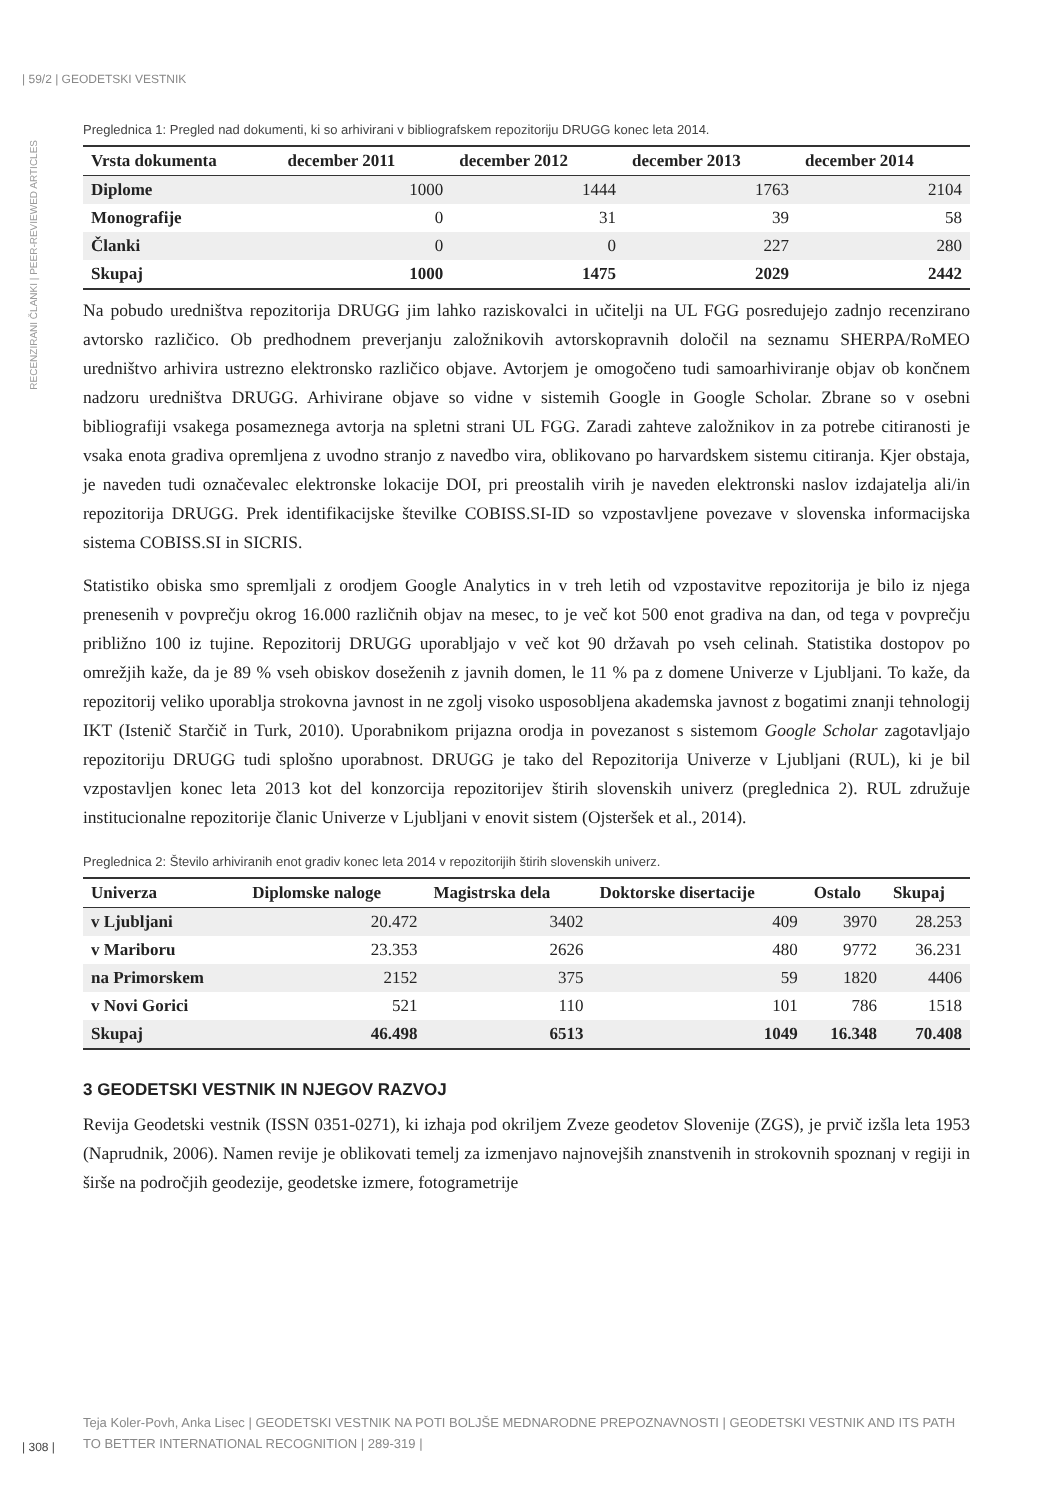| 59/2 | GEODETSKI VESTNIK
RECENZIRANI ČLANKI | PEER-REVIEWED ARTICLES
Preglednica 1: Pregled nad dokumenti, ki so arhivirani v bibliografskem repozitoriju DRUGG konec leta 2014.
| Vrsta dokumenta | december 2011 | december 2012 | december 2013 | december 2014 |
| --- | --- | --- | --- | --- |
| Diplome | 1000 | 1444 | 1763 | 2104 |
| Monografije | 0 | 31 | 39 | 58 |
| Članki | 0 | 0 | 227 | 280 |
| Skupaj | 1000 | 1475 | 2029 | 2442 |
Na pobudo uredništva repozitorija DRUGG jim lahko raziskovalci in učitelji na UL FGG posredujejo zadnjo recenzirano avtorsko različico. Ob predhodnem preverjanju založnikovih avtorskopravnih določil na seznamu SHERPA/RoMEO uredništvo arhivira ustrezno elektronsko različico objave. Avtorjem je omogočeno tudi samoarhiviranje objav ob končnem nadzoru uredništva DRUGG. Arhivirane objave so vidne v sistemih Google in Google Scholar. Zbrane so v osebni bibliografiji vsakega posameznega avtorja na spletni strani UL FGG. Zaradi zahteve založnikov in za potrebe citiranosti je vsaka enota gradiva opremljena z uvodno stranjo z navedbo vira, oblikovano po harvardskem sistemu citiranja. Kjer obstaja, je naveden tudi označevalec elektronske lokacije DOI, pri preostalih virih je naveden elektronski naslov izdajatelja ali/in repozitorija DRUGG. Prek identifikacijske številke COBISS.SI-ID so vzpostavljene povezave v slovenska informacijska sistema COBISS.SI in SICRIS.
Statistiko obiska smo spremljali z orodjem Google Analytics in v treh letih od vzpostavitve repozitorija je bilo iz njega prenesenih v povprečju okrog 16.000 različnih objav na mesec, to je več kot 500 enot gradiva na dan, od tega v povprečju približno 100 iz tujine. Repozitorij DRUGG uporabljajo v več kot 90 državah po vseh celinah. Statistika dostopov po omrežjih kaže, da je 89 % vseh obiskov doseženih z javnih domen, le 11 % pa z domene Univerze v Ljubljani. To kaže, da repozitorij veliko uporablja strokovna javnost in ne zgolj visoko usposobljena akademska javnost z bogatimi znanji tehnologij IKT (Istenič Starčič in Turk, 2010). Uporabnikom prijazna orodja in povezanost s sistemom Google Scholar zagotavljajo repozitoriju DRUGG tudi splošno uporabnost. DRUGG je tako del Repozitorija Univerze v Ljubljani (RUL), ki je bil vzpostavljen konec leta 2013 kot del konzorcija repozitorijev štirih slovenskih univerz (preglednica 2). RUL združuje institucionalne repozitorije članic Univerze v Ljubljani v enovit sistem (Ojsteršek et al., 2014).
Preglednica 2: Število arhiviranih enot gradiv konec leta 2014 v repozitorijih štirih slovenskih univerz.
| Univerza | Diplomske naloge | Magistrska dela | Doktorske disertacije | Ostalo | Skupaj |
| --- | --- | --- | --- | --- | --- |
| v Ljubljani | 20.472 | 3402 | 409 | 3970 | 28.253 |
| v Mariboru | 23.353 | 2626 | 480 | 9772 | 36.231 |
| na Primorskem | 2152 | 375 | 59 | 1820 | 4406 |
| v Novi Gorici | 521 | 110 | 101 | 786 | 1518 |
| Skupaj | 46.498 | 6513 | 1049 | 16.348 | 70.408 |
3 GEODETSKI VESTNIK IN NJEGOV RAZVOJ
Revija Geodetski vestnik (ISSN 0351-0271), ki izhaja pod okriljem Zveze geodetov Slovenije (ZGS), je prvič izšla leta 1953 (Naprudnik, 2006). Namen revije je oblikovati temelj za izmenjavo najnovejših znanstvenih in strokovnih spoznanj v regiji in širše na področjih geodezije, geodetske izmere, fotogrametrije
| 308 |
Teja Koler-Povh, Anka Lisec | GEODETSKI VESTNIK NA POTI BOLJŠE MEDNARODNE PREPOZNAVNOSTI | GEODETSKI VESTNIK AND ITS PATH TO BETTER INTERNATIONAL RECOGNITION | 289-319 |